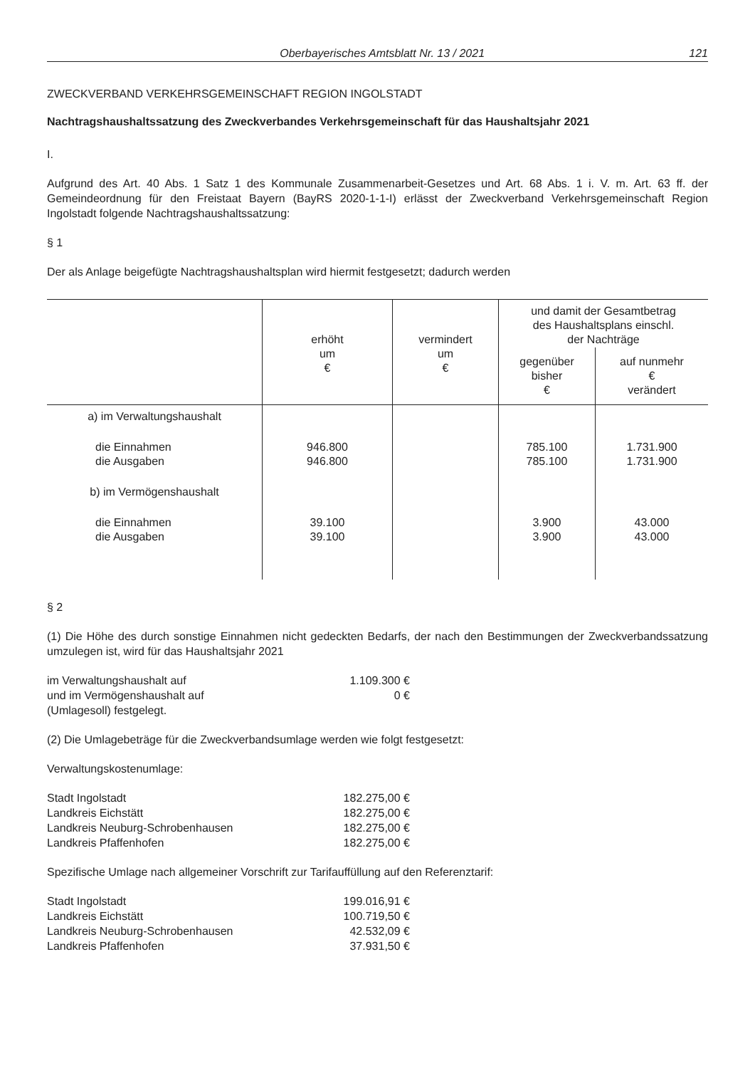Oberbayerisches Amtsblatt Nr. 13 / 2021 121
ZWECKVERBAND VERKEHRSGEMEINSCHAFT REGION INGOLSTADT
Nachtragshaushaltssatzung des Zweckverbandes Verkehrsgemeinschaft für das Haushaltsjahr 2021
I.
Aufgrund des Art. 40 Abs. 1 Satz 1 des Kommunale Zusammenarbeit-Gesetzes und Art. 68 Abs. 1 i. V. m. Art. 63 ff. der Gemeindeordnung für den Freistaat Bayern (BayRS 2020-1-1-I) erlässt der Zweckverband Verkehrsgemeinschaft Region Ingolstadt folgende Nachtragshaushaltssatzung:
§ 1
Der als Anlage beigefügte Nachtragshaushaltsplan wird hiermit festgesetzt; dadurch werden
| | erhöht um € | vermindert um € | und damit der Gesamtbetrag des Haushaltsplans einschl. der Nachträge | |
| --- | --- | --- | --- | --- |
| | | | gegenüber bisher € | auf nunmehr € verändert |
| a) im Verwaltungshaushalt | | | | |
| die Einnahmen die Ausgaben | 946.800 946.800 | | 785.100 785.100 | 1.731.900 1.731.900 |
| b) im Vermögenshaushalt | | | | |
| die Einnahmen die Ausgaben | 39.100 39.100 | | 3.900 3.900 | 43.000 43.000 |
§ 2
(1) Die Höhe des durch sonstige Einnahmen nicht gedeckten Bedarfs, der nach den Bestimmungen der Zweckverbandssatzung umzulegen ist, wird für das Haushaltsjahr 2021
| im Verwaltungshaushalt auf | 1.109.300 € |
| und im Vermögenshaushalt auf | 0 € |
| (Umlagesoll) festgelegt. | |
(2) Die Umlagebeträge für die Zweckverbandsumlage werden wie folgt festgesetzt:
Verwaltungskostenumlage:
| Stadt Ingolstadt | 182.275,00 € |
| Landkreis Eichstätt | 182.275,00 € |
| Landkreis Neuburg-Schrobenhausen | 182.275,00 € |
| Landkreis Pfaffenhofen | 182.275,00 € |
Spezifische Umlage nach allgemeiner Vorschrift zur Tarifauffüllung auf den Referenztarif:
| Stadt Ingolstadt | 199.016,91 € |
| Landkreis Eichstätt | 100.719,50 € |
| Landkreis Neuburg-Schrobenhausen | 42.532,09 € |
| Landkreis Pfaffenhofen | 37.931,50 € |